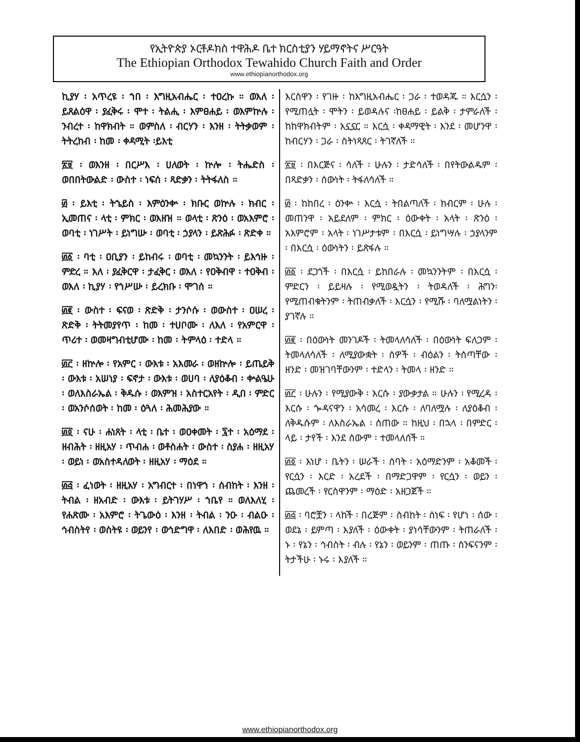የኢትዮጵያ ኦርቶዶክስ ተዋሕዶ ቤተ ክርስቲያን ሃይማኖትና ሥርዓት
The Ethiopian Orthodox Tewahido Church Faith and Order
www.ethiopianorthodox.org
ኪያሃ ፡ አጥረዩ ፡ ኀበ ፡ እግዚአብሔር ፡ ተዐረኩ ። ወእለ ፡ ይጸልዕዋ ፡ ያፈቅሩ ፡ ሞተ ፡ ትልሒ ፡ እምፀሐይ ፡ ወእምኵሉ ፡ ንብረተ ፡ ከዋክብት ። ወምስለ ፡ ብርሃን ፡ እንዘ ፡ ትትቃወም ፡ ትትረከብ ፡ ከመ ፡ ቀዳሚት ፡ይእቲ
፳፱ ፡ ወእንዘ ፡ በርሥእ ፡ ሀለወት ፡ ኵሎ ፡ ትሔድስ ፡ ወበበትውልድ ፡ ውስተ ፡ ነፍሰ ፡ ጻድቃን ፡ ትትፋለስ ።
፴ ፡ ይእቲ ፡ ትኄይስ ፡ እምዕንቍ ፡ ክቡር ወኵሉ ፡ ክብር ፡ ኢመጠና ፡ ላቲ ፡ ምክር ፡ ወእዘዝ ። ወላቲ ፡ ጽንዕ ፡ ወአእምሮ ፡ ወባቲ ፡ ነገሥት ፡ ይነግሡ ፡ ወባቲ ፡ ኃያላን ፡ ይጽሕፉ ፡ ጽድቀ ።
፴፩ ፡ ባቲ ፡ ዐቢያን ፡ ይከብሩ ፡ ወባቲ ፡ መኳንንት ፡ ይእኅዙ ፡ ምድረ ። እለ ፡ ያፈቅርዋ ፡ ታፈቅር ፡ ወእለ ፡ የዐቅብዋ ፡ ተዐቅብ ፡ ወእለ ፡ ኪያሃ ፡ የኀሥሡ ፡ ይረክቡ ፡ ሞገሰ ።
፴፪ ፡ ውስተ ፡ ፍናወ ፡ ጽድቅ ፡ ታንሶሱ ፡ ወውስተ ፡ ዐሠረ ፡ ጽድቅ ፡ ትትመያየጥ ፡ ከመ ፡ ተሀቦሙ ፡ ለእለ ፡ የአምርዋ ፡ ጥሪተ ፡ ወመዛግብቲሆሙ ፡ ከመ ፡ ትምላዕ ፡ ተድላ ።
፴፫ ፡ ዘኵሎ ፡ የአምር ፡ ውእቱ ፡ አእመራ ፡ ወዘኵሎ ፡ ይጤይቅ ፡ ውእቱ ፡ አሠነያ ፡ ፍኖታ ፡ ውእቱ ፡ ወሀባ ፡ ለያዕቆብ ፡ ቍልዔሁ ፡ ወለእስራኤል ፡ ቅዱሱ ፡ ወእምዝ ፡ አስተርአየት ፡ ዲበ ፡ ምድር ፡ ወአንሶሰወት ፡ ከመ ፡ ዕጓለ ፡ ሕመሕያው ።
፴፬ ፡ ናሁ ፡ ሐነጸት ፡ ላቲ ፡ ቤተ ፡ ወዐቀመት ፡ ፯ተ ፡ አዕማደ ፡ ዘብሕት ፡ ዘዚአሃ ፡ ጥብሐ ፡ ወቶስሐት ፡ ውስተ ፡ ስያሐ ፡ ዘዚአሃ ፡ ወይነ ፡ ወአስተዳለወት ፡ ዘዚአሃ ፡ ማዕደ ።
፴፭ ፡ ፈነወት ፡ ዘዚአሃ ፡ አግብርተ ፡ በነዋኀ ፡ ሰብከት ፡ እንዘ ፡ ትብል ፡ ዘአብድ ፡ ውእቱ ፡ ይትገሃሥ ፡ ኀቤየ ። ወለእለሂ ፡ የሐጽሙ ፡ አእምሮ ፡ ትጌውዕ ፡ እንዘ ፡ ትብል ፡ ንዑ ፡ ብልዑ ፡ ኅብስትየ ፡ ወስትዩ ፡ ወይንየ ፡ ወኅድግዋ ፡ ለእበድ ፡ ወሕየዉ ።
እርስዋን ፡ የገዙ ፡ ከእግዚአብሔር ፡ ጋራ ፡ ተወዳጁ ። እርሷን ፡ የሚጠሏት ፡ ሞትን ፡ ይወዳሉና ፡ከፀሐይ ፡ ይልቅ ፡ ታምራለች ፡ ከከዋክብትም ፡ አኗኗር ። እርሷ ፡ ቀዳማዊት ፡ እንደ ፡ መሆንዋ ፡ ከብርሃን ፡ ጋራ ፡ ስትነጻጸር ፡ ትገኛለች ።
፳፱ ፡ በእርጅና ፡ ሳለች ፡ ሁሉን ፡ ታድሳለች ፡ በየትውልዱም ፡ በጻድቃን ፡ ሰውነት ፡ ትፋለሳለች ።
፴ ፡ ከከበረ ፡ ዕንቍ ፡ እርሷ ፡ ትበልጣለች ፡ ክብርም ፡ ሁሉ ፡ መጠንዋ ፡ አይደለም ፡ ምክር ፡ ዕውቀት ፡ አላት ፡ ጽንዕ ፡ አእምሮም ፡ አላት ፡ ነገሥታቱም ፡ በእርሷ ፡ ይነግሣሉ ፡ ኃያላንም ፡ በእርሷ ፡ ዕውነትን ፡ ይጽፋሉ ።
፴፩ ፡ ደጋጎች ፡ በእርሷ ፡ ይከበራሉ ፡ መኳንንትም ፡ በእርሷ ፡ ምድርን ፡ ይይዛሉ ፡ የሚወዷትን ፡ ትወዳለች ፡ ሕግን፡ የሚጠብቁትንም ፡ ትጠብቃለች ፡ እርሷን ፡ የሚሹ ፡ ባለሟልነትን ፡ ያገኛሉ ።
፴፪ ፡ በዕውነት መንገዶች ፡ ትመላለሳለች ፡ በዕውነት ፍለጋም ፡ ትመላለሳለች ፡ ለሚያውቋት ፡ ሰዎች ፡ ብዕልን ፡ ትሰጣቸው ፡ ዘንድ ፡ መዝገባቸውንም ፡ ተድላን ፡ ትመላ ፡ ዘንድ ።
፴፫ ፡ ሁሉን ፡ የሚያውቅ ፡ እርሱ ፡ ያውቃታል ። ሁሉን ፡ የሚረዳ ፡ እርሱ ፡ ጐዳናዋን ፡ አሳመረ ፡ እርሱ ፡ ለባለሟሉ ፡ ለያዕቆብ ፡ ለቅዱሱም ፡ ለእስራኤል ፡ ሰጠው ። ከዚህ ፡ በኋላ ፡ በምድር ፡ ላይ ፡ ታየች ፡ እንደ ሰውም ፡ ተመላለሰች ።
፴፬ ፡ እነሆ ፡ ቤትን ፡ ሠራች ፡ ሰባት ፡ አዕማድንም ፡ አቆመች ፡ የርሷን ፡ እርድ ፡ አረደች ፡ በማድጋዋም ፡ የርሷን ፡ ወይን ፡ ጨመረች ፡ የርስዋንም ፡ ማዕድ ፡ አዘጋጀች ።
፴፭ ፡ ባሮቿን ፡ ላከች ፡ በረጅም ፡ ስብከት ፡ ሰነፍ ፡ የሆነ ፡ ሰው ፡ ወደኔ ፡ ይምጣ ፡ እያለች ፡ ዕውቀት ፡ ያነሳቸውንም ፡ ትጠራለች ፡ ኑ ፡ የኔን ፡ ኅብስት ፡ ብሉ ፡ የኔን ፡ ወይንም ፡ ጠጡ ፡ ስንፍናንም ፡ ትታችሁ ፡ ኑሩ ፡ እያለች ።
www.ethiopianorthodox.org